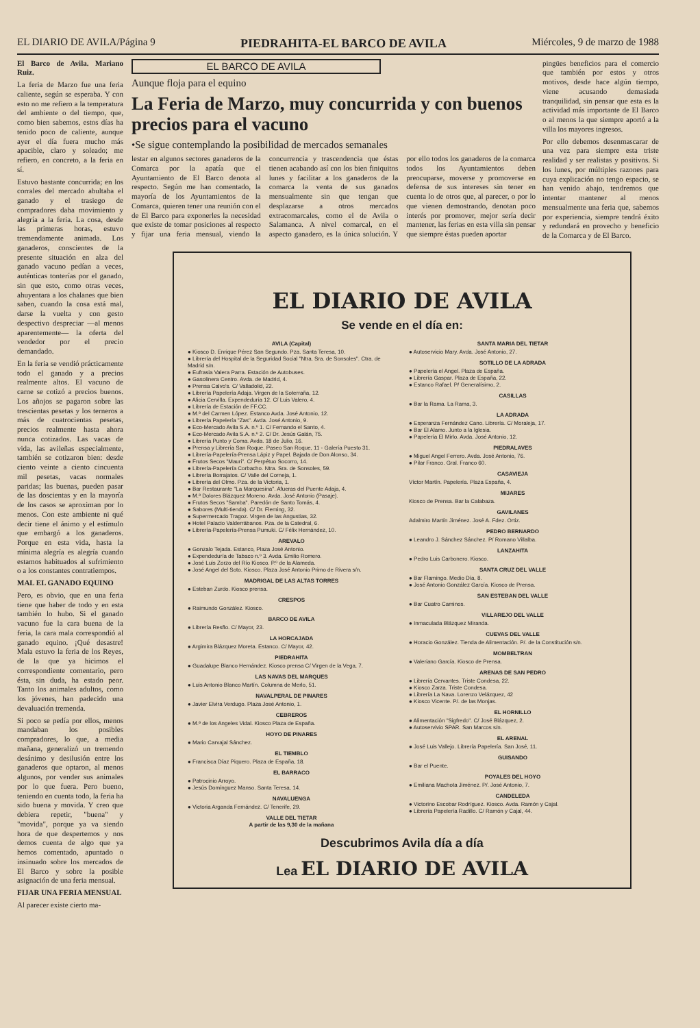EL DIARIO DE AVILA/Página 9 PIEDRAHITA-EL BARCO DE AVILA Miércoles, 9 de marzo de 1988
El Barco de Avila. Mariano Ruiz.
La feria de Marzo fue una feria caliente, según se esperaba. Y con esto no me refiero a la temperatura del ambiente o del tiempo, que, como bien sabemos, estos días ha tenido poco de caliente, aunque ayer el día fuera mucho más apacible, claro y soleado; me refiero, en concreto, a la feria en sí.
Estuvo bastante concurrida; en los corrales del mercado abultaba el ganado y el trasiego de compradores daba movimiento y alegría a la feria. La cosa, desde las primeras horas, estuvo tremendamente animada. Los ganaderos, conscientes de la presente situación en alza del ganado vacuno pedían a veces, auténticas tonterías por el ganado, sin que esto, como otras veces, ahuyentara a los chalanes que bien saben, cuando la cosa está mal, darse la vuelta y con gesto despectivo despreciar —al menos aparentemente— la oferta del vendedor por el precio demandado.
En la feria se vendió prácticamente todo el ganado y a precios realmente altos. El vacuno de carne se cotizó a precios buenos. Los añojos se pagaron sobre las trescientas pesetas y los terneros a más de cuatrocientas pesetas, precios realmente hasta ahora nunca cotizados. Las vacas de vida, las avileñas especialmente, también se cotizaron bien: desde ciento veinte a ciento cincuenta mil pesetas, vacas normales paridas; las buenas, pueden pasar de las doscientas y en la mayoría de los casos se aproximan por lo menos. Con este ambiente ni qué decir tiene el ánimo y el estímulo que embargó a los ganaderos. Porque en esta vida, hasta la mínima alegría es alegría cuando estamos habituados al sufrimiento o a los constantes contratiempos.
MAL EL GANADO EQUINO
Pero, es obvio, que en una feria tiene que haber de todo y en esta también lo hubo. Si el ganado vacuno fue la cara buena de la feria, la cara mala correspondió al ganado equino. ¡Qué desastre! Mala estuvo la feria de los Reyes, de la que ya hicimos el correspondiente comentario, pero ésta, sin duda, ha estado peor. Tanto los animales adultos, como los jóvenes, han padecido una devaluación tremenda.
Si poco se pedía por ellos, menos mandaban los posibles compradores, lo que, a media mañana, generalizó un tremendo desánimo y desilusión entre los ganaderos que optaron, al menos algunos, por vender sus animales por lo que fuera. Pero bueno, teniendo en cuenta todo, la feria ha sido buena y movida. Y creo que debiera repetir, "buena" y "movida", porque ya va siendo hora de que despertemos y nos demos cuenta de algo que ya hemos comentado, apuntado o insinuado sobre los mercados de El Barco y sobre la posible asignación de una feria mensual.
FIJAR UNA FERIA MENSUAL
Al parecer existe cierto ma-
EL BARCO DE AVILA
Aunque floja para el equino
La Feria de Marzo, muy concurrida y con buenos precios para el vacuno
•Se sigue contemplando la posibilidad de mercados semanales
lestar en algunos sectores ganaderos de la Comarca por la apatía que el Ayuntamiento de El Barco denota al respecto. Según me han comentado, la mayoría de los Ayuntamientos de la Comarca, quieren tener una reunión con el de El Barco para exponerles la necesidad que existe de tomar posiciones al respecto y fijar una feria mensual, viendo la concurrencia y trascendencia que éstas tienen acabando así con los bien finiquitos lunes y facilitar a los ganaderos de la comarca la venta de sus ganados mensualmente sin que tengan que desplazarse a otros mercados extracomarcales, como el de Avila o Salamanca. A nivel comarcal, en el aspecto ganadero, es la única solución. Y por ello todos los ganaderos de la comarca todos los Ayuntamientos deben preocuparse, moverse y promoverse en defensa de sus intereses sin tener en cuenta lo de otros que, al parecer, o por lo que vienen demostrando, denotan poco interés por promover, mejor sería decir mantener, las ferias en esta villa sin pensar que siempre éstas pueden aportar
pingües beneficios para el comercio que también por estos y otros motivos, desde hace algún tiempo, viene acusando demasiada tranquilidad, sin pensar que esta es la actividad más importante de El Barco o al menos la que siempre aportó a la villa los mayores ingresos.
Por ello debemos desenmascarar de una vez para siempre esta triste realidad y ser realistas y positivos. Si los lunes, por múltiples razones para cuya explicación no tengo espacio, se han venido abajo, tendremos que intentar mantener al menos mensualmente una feria que, sabemos por experiencia, siempre tendrá éxito y redundará en provecho y beneficio de la Comarca y de El Barco.
EL DIARIO DE AVILA
Se vende en el día en:
AVILA (Capital)
● Kiosco D. Enrique Pérez San Segundo. Pza. Santa Teresa, 10.
● Librería del Hospital de la Seguridad Social "Ntra. Sra. de Sonsoles". Ctra. de Madrid s/n.
● Eufrasia Valera Parra. Estación de Autobuses.
● Gasolinera Centro. Avda. de Madrid, 4.
● Prensa Calvo's. C/ Valladolid, 22.
● Librería Papelería Adaja. Virgen de la Soterraña, 12.
● Alicia Cervilla. Expendeduría 12. C/ Luis Valero, 4.
● Librería de Estación de FF.CC.
● M.ª del Carmen López. Estanco Avda. José Antonio, 12.
● Librería Papelería "Zas". Avda. José Antonio, 9.
● Eco-Mercado Avila S.A. n.º 1. C/ Fernando el Santo, 4.
● Eco-Mercado Avila S.A. n.º 2. C/ Dr. Jesús Galán, 75.
● Librería Punto y Coma. Avda. 18 de Julio, 16.
● Prensa y Librería San Roque. Paseo San Roque, 11 - Galería Puesto 31.
● Librería-Papelería-Prensa Lápiz y Papel. Bajada de Don Alonso, 34.
● Frutos Secos "Mauri". C/ Perpétuo Socorro, 14.
● Librería-Papelería Corbacho. Ntra. Sra. de Sonsoles, 59.
● Librería Borrajatos. C/ Valle del Corneja, 1.
● Librería del Olmo. Pza. de la Victoria, 1.
● Bar Restaurante "La Marquesina". Afueras del Puente Adaja, 4.
● M.ª Dolores Blázquez Moreno. Avda. José Antonio (Pasaje).
● Frutos Secos "Samba". Paredón de Santo Tomás, 4.
● Sabores (Multi-tienda). C/ Dr. Fleming, 32.
● Supermercado Tragoz. Virgen de las Angustias, 32.
● Hotel Palacio Valderrábanos. Pza. de la Catedral, 6.
● Librería-Papelería-Prensa Pumuki. C/ Félix Hernández, 10.
AREVALO
● Gonzalo Tejada. Estanco, Plaza José Antonio.
● Expendeduría de Tabaco n.º 3. Avda. Emilio Romero.
● José Luis Zorzo del Río Kiosco. P.º de la Alameda.
● José Angel del Soto. Kiosco. Plaza José Antonio Primo de Rivera s/n.
MADRIGAL DE LAS ALTAS TORRES
● Esteban Zurdo. Kiosco prensa.
CRESPOS
● Raimundo González. Kiosco.
BARCO DE AVILA
● Librería Resflo. C/ Mayor, 23.
LA HORCAJADA
● Argimira Blázquez Moreta. Estanco. C/ Mayor, 42.
PIEDRAHITA
● Guadalupe Blanco Hernández. Kiosco prensa C/ Virgen de la Vega, 7.
LAS NAVAS DEL MARQUES
● Luis Antonio Blanco Martín. Columna de Merlo, 51.
NAVALPERAL DE PINARES
● Javier Elvira Verdugo. Plaza José Antonio, 1.
CEBREROS
● M.ª de los Angeles Vidal. Kiosco Plaza de España.
HOYO DE PINARES
● Mario Carvajal Sánchez.
EL TIEMBLO
● Francisca Díaz Piquero. Plaza de España, 18.
EL BARRACO
● Patrocinio Arroyo.
● Jesús Domínguez Manso. Santa Teresa, 14.
NAVALUENGA
● Victoria Arganda Fernández. C/ Tenerife, 29.
VALLE DEL TIETAR
A partir de las 9,30 de la mañana
SANTA MARIA DEL TIETAR
● Autoservicio Mary. Avda. José Antonio, 27.
SOTILLO DE LA ADRADA
● Papelería el Angel. Plaza de España.
● Librería Gaspar. Plaza de España, 22.
● Estanco Rafael. P/ Generalísimo, 2.
CASILLAS
● Bar la Rama. La Rama, 3.
LA ADRADA
● Esperanza Fernández Cano. Librería. C/ Moraleja, 17.
● Bar El Alamo. Junto a la Iglesia.
● Papelería El Mirlo. Avda. José Antonio, 12.
PIEDRALAVES
● Miguel Angel Ferrero. Avda. José Antonio, 76.
● Pilar Franco. Gral. Franco 60.
CASAVIEJA
Víctor Martín. Papelería. Plaza España, 4.
MIJARES
Kiosco de Prensa. Bar la Calabaza.
GAVILANES
Adalmiro Martín Jiménez. José A. Fdez. Ortiz.
PEDRO BERNARDO
● Leandro J. Sánchez Sánchez. P/ Romano Villalba.
LANZAHITA
● Pedro Luis Carbonero. Kiosco.
SANTA CRUZ DEL VALLE
● Bar Flamingo. Medio Día, 8.
● José Antonio González García. Kiosco de Prensa.
SAN ESTEBAN DEL VALLE
● Bar Cuatro Caminos.
VILLAREJO DEL VALLE
● Inmaculada Blázquez Miranda.
CUEVAS DEL VALLE
● Horacio González. Tienda de Alimentación. P/. de la Constitución s/n.
MOMBELTRAN
● Valeriano García. Kiosco de Prensa.
ARENAS DE SAN PEDRO
● Librería Cervantes. Triste Condesa, 22.
● Kiosco Zarza. Triste Condesa.
● Librería La Nava. Lorenzo Velázquez, 42
● Kiosco Vicente. P/. de las Monjas.
EL HORNILLO
● Alimentación "Sigfredo". C/ José Blázquez, 2.
● Autoservivio SPAR. San Marcos s/n.
EL ARENAL
● José Luis Vallejo. Librería Papelería. San José, 11.
GUISANDO
● Bar el Puente.
POYALES DEL HOYO
● Emiliana Machota Jiménez. P/. José Antonio, 7.
CANDELEDA
● Victorino Escobar Rodríguez. Kiosco. Avda. Ramón y Cajal.
● Librería Papelería Radillo. C/ Ramón y Cajal, 44.
Descubrimos Avila día a día
Lea EL DIARIO DE AVILA